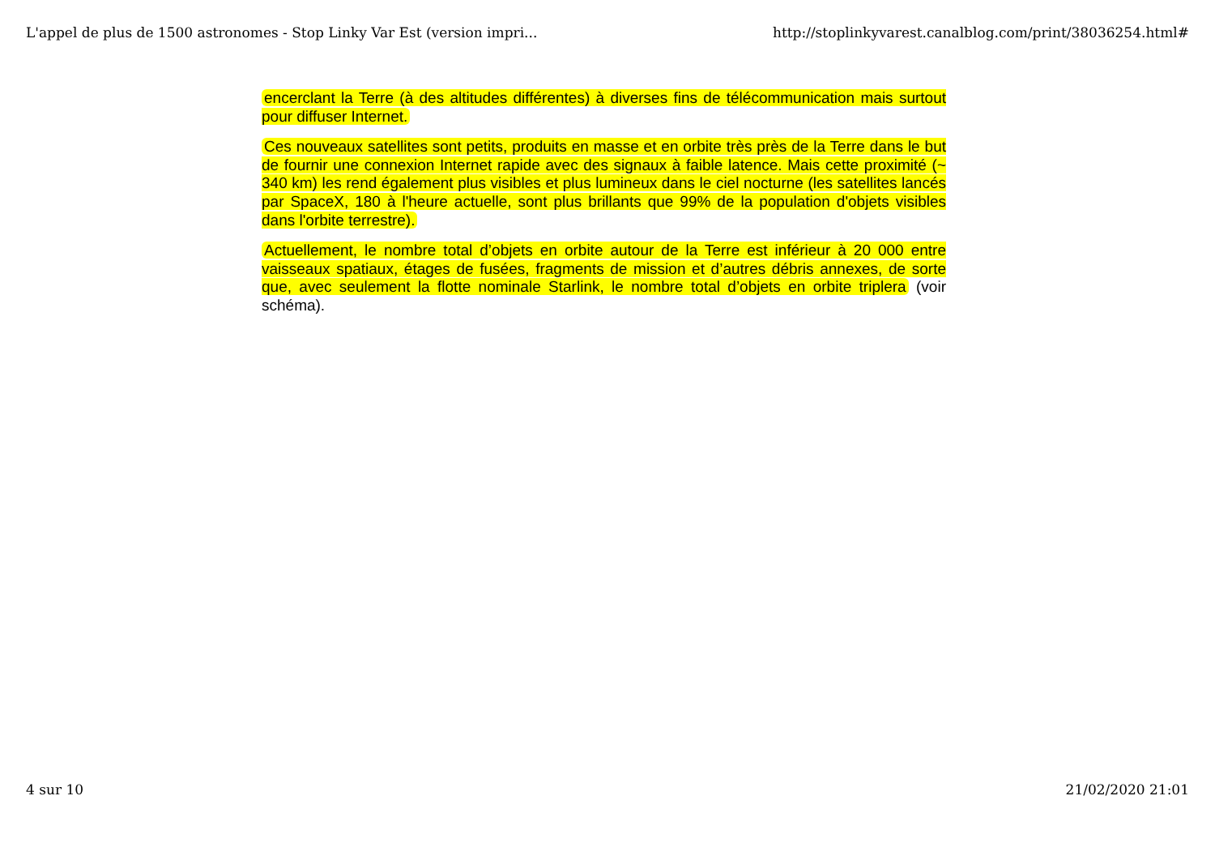L'appel de plus de 1500 astronomes - Stop Linky Var Est (version impri... http://stoplinkyvarest.canalblog.com/print/38036254.html#
encerclant la Terre (à des altitudes différentes) à diverses fins de télécommunication mais surtout pour diffuser Internet.
Ces nouveaux satellites sont petits, produits en masse et en orbite très près de la Terre dans le but de fournir une connexion Internet rapide avec des signaux à faible latence. Mais cette proximité (~ 340 km) les rend également plus visibles et plus lumineux dans le ciel nocturne (les satellites lancés par SpaceX, 180 à l'heure actuelle, sont plus brillants que 99% de la population d'objets visibles dans l'orbite terrestre).
Actuellement, le nombre total d’objets en orbite autour de la Terre est inférieur à 20 000 entre vaisseaux spatiaux, étages de fusées, fragments de mission et d’autres débris annexes, de sorte que, avec seulement la flotte nominale Starlink, le nombre total d’objets en orbite triplera (voir schéma).
4 sur 10 21/02/2020 21:01